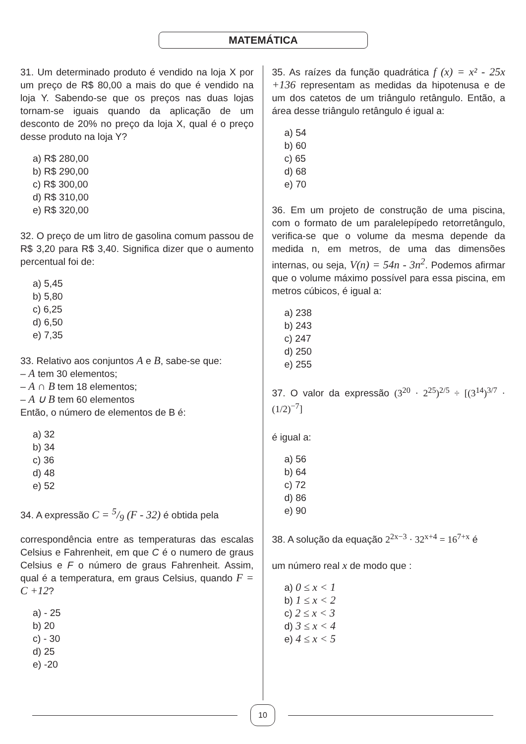MATEMÁTICA
31. Um determinado produto é vendido na loja X por um preço de R$ 80,00 a mais do que é vendido na loja Y. Sabendo-se que os preços nas duas lojas tornam-se iguais quando da aplicação de um desconto de 20% no preço da loja X, qual é o preço desse produto na loja Y?
a) R$ 280,00
b) R$ 290,00
c) R$ 300,00
d) R$ 310,00
e) R$ 320,00
32. O preço de um litro de gasolina comum passou de R$ 3,20 para R$ 3,40. Significa dizer que o aumento percentual foi de:
a) 5,45
b) 5,80
c) 6,25
d) 6,50
e) 7,35
33. Relativo aos conjuntos A e B, sabe-se que:
– A tem 30 elementos;
– A ∩ B tem 18 elementos;
– A ∪ B tem 60 elementos
Então, o número de elementos de B é:
a) 32
b) 34
c) 36
d) 48
e) 52
34. A expressão C = 5/9 (F - 32) é obtida pela
correspondência entre as temperaturas das escalas Celsius e Fahrenheit, em que C é o numero de graus Celsius e F o número de graus Fahrenheit. Assim, qual é a temperatura, em graus Celsius, quando F = C +12?
a) - 25
b) 20
c) - 30
d) 25
e) -20
35. As raízes da função quadrática f (x) = x² - 25x +136 representam as medidas da hipotenusa e de um dos catetos de um triângulo retângulo. Então, a área desse triângulo retângulo é igual a:
a) 54
b) 60
c) 65
d) 68
e) 70
36. Em um projeto de construção de uma piscina, com o formato de um paralelepípedo retorretângulo, verifica-se que o volume da mesma depende da medida n, em metros, de uma das dimensões internas, ou seja, V(n) = 54n - 3n<sup>2</sup>. Podemos afirmar que o volume máximo possível para essa piscina, em metros cúbicos, é igual a:
a) 238
b) 243
c) 247
d) 250
e) 255
37. O valor da expressão (3<sup>20</sup> · 2<sup>25</sup>)<sup>2/5</sup> ÷ [(3<sup>14</sup>)<sup>3/7</sup> · (1/2)<sup>−7</sup>]
é igual a:
a) 56
b) 64
c) 72
d) 86
e) 90
38. A solução da equação 2<sup>2x−3</sup> · 32<sup>x+4</sup> = 16<sup>7+x</sup> é
um número real x de modo que :
a) 0 ≤ x < 1
b) 1 ≤ x < 2
c) 2 ≤ x < 3
d) 3 ≤ x < 4
e) 4 ≤ x < 5
10